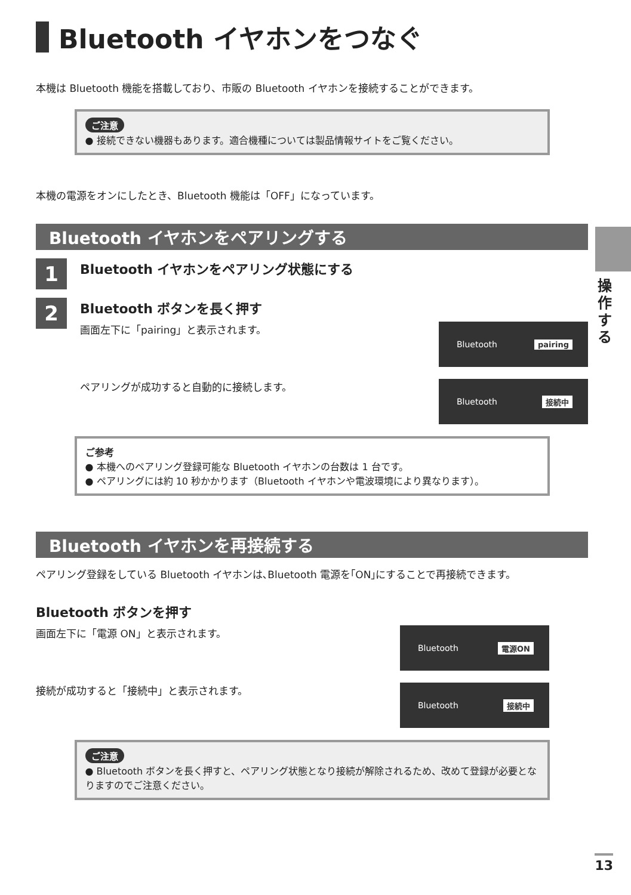Bluetooth イヤホンをつなぐ
本機は Bluetooth 機能を搭載しており、市販の Bluetooth イヤホンを接続することができます。
ご注意
● 接続できない機器もあります。適合機種については製品情報サイトをご覧ください。
本機の電源をオンにしたとき、Bluetooth 機能は「OFF」になっています。
Bluetooth イヤホンをペアリングする
1
Bluetooth イヤホンをペアリング状態にする
2
Bluetooth ボタンを長く押す
画面左下に「pairing」と表示されます。
Bluetooth pairing
ペアリングが成功すると自動的に接続します。
Bluetooth 接続中
ご参考
● 本機へのペアリング登録可能な Bluetooth イヤホンの台数は 1 台です。
● ペアリングには約 10 秒かかります（Bluetooth イヤホンや電波環境により異なります）。
Bluetooth イヤホンを再接続する
ペアリング登録をしている Bluetooth イヤホンは､Bluetooth 電源を｢ON｣にすることで再接続できます。
Bluetooth ボタンを押す
画面左下に「電源 ON」と表示されます。
Bluetooth 電源ON
接続が成功すると「接続中」と表示されます。
Bluetooth 接続中
ご注意
● Bluetooth ボタンを長く押すと、ペアリング状態となり接続が解除されるため、改めて登録が必要となりますのでご注意ください。
操作する
13